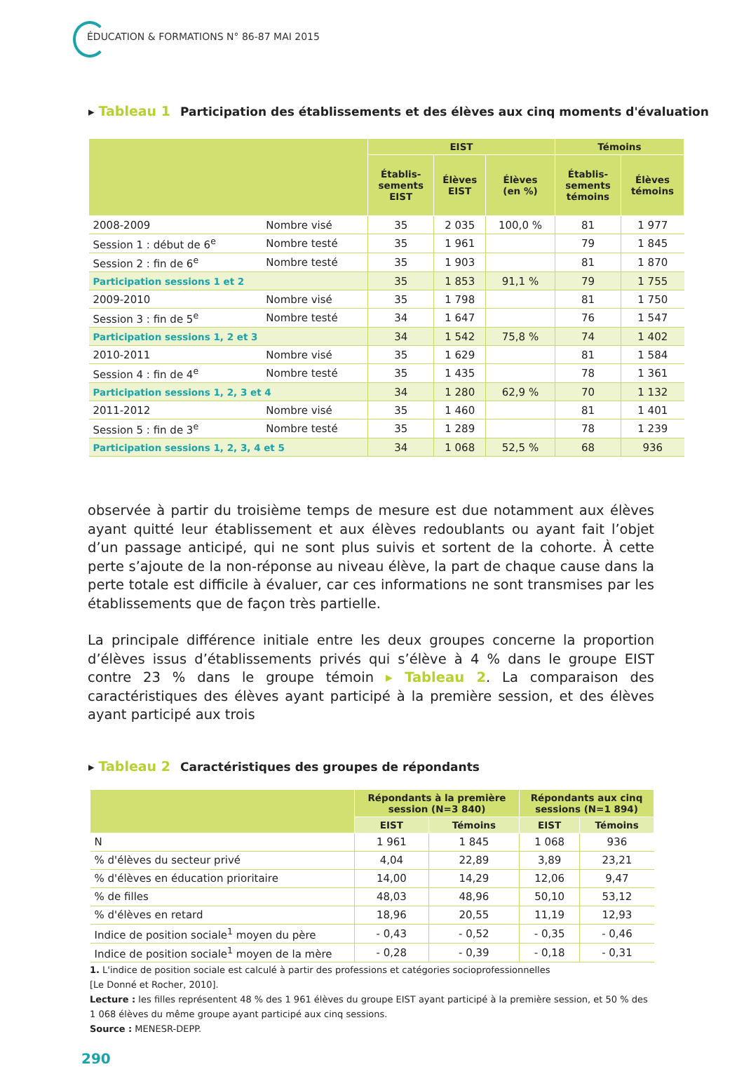ÉDUCATION & FORMATIONS N° 86-87 MAI 2015
▸ Tableau 1 Participation des établissements et des élèves aux cinq moments d'évaluation
| | | EIST | | | Témoins | |
| --- | --- | --- | --- | --- | --- | --- |
| | | Établis- sements EIST | Élèves EIST | Élèves (en %) | Établis- sements témoins | Élèves témoins |
| 2008-2009 | Nombre visé | 35 | 2 035 | 100,0 % | 81 | 1 977 |
| Session 1 : début de 6<sup>e</sup> | Nombre testé | 35 | 1 961 | | 79 | 1 845 |
| Session 2 : fin de 6<sup>e</sup> | Nombre testé | 35 | 1 903 | | 81 | 1 870 |
| Participation sessions 1 et 2 | | 35 | 1 853 | 91,1 % | 79 | 1 755 |
| 2009-2010 | Nombre visé | 35 | 1 798 | | 81 | 1 750 |
| Session 3 : fin de 5<sup>e</sup> | Nombre testé | 34 | 1 647 | | 76 | 1 547 |
| Participation sessions 1, 2 et 3 | | 34 | 1 542 | 75,8 % | 74 | 1 402 |
| 2010-2011 | Nombre visé | 35 | 1 629 | | 81 | 1 584 |
| Session 4 : fin de 4<sup>e</sup> | Nombre testé | 35 | 1 435 | | 78 | 1 361 |
| Participation sessions 1, 2, 3 et 4 | | 34 | 1 280 | 62,9 % | 70 | 1 132 |
| 2011-2012 | Nombre visé | 35 | 1 460 | | 81 | 1 401 |
| Session 5 : fin de 3<sup>e</sup> | Nombre testé | 35 | 1 289 | | 78 | 1 239 |
| Participation sessions 1, 2, 3, 4 et 5 | | 34 | 1 068 | 52,5 % | 68 | 936 |
observée à partir du troisième temps de mesure est due notamment aux élèves ayant quitté leur établissement et aux élèves redoublants ou ayant fait l’objet d’un passage anticipé, qui ne sont plus suivis et sortent de la cohorte. À cette perte s’ajoute de la non-réponse au niveau élève, la part de chaque cause dans la perte totale est difficile à évaluer, car ces informations ne sont transmises par les établissements que de façon très partielle.
La principale différence initiale entre les deux groupes concerne la proportion d’élèves issus d’établissements privés qui s’élève à 4 % dans le groupe EIST contre 23 % dans le groupe témoin ▸ Tableau 2. La comparaison des caractéristiques des élèves ayant participé à la première session, et des élèves ayant participé aux trois
▸ Tableau 2 Caractéristiques des groupes de répondants
| | Répondants à la première session (N=3 840) | | Répondants aux cinq sessions (N=1 894) | |
| --- | --- | --- | --- | --- |
| | EIST | Témoins | EIST | Témoins |
| N | 1 961 | 1 845 | 1 068 | 936 |
| % d'élèves du secteur privé | 4,04 | 22,89 | 3,89 | 23,21 |
| % d'élèves en éducation prioritaire | 14,00 | 14,29 | 12,06 | 9,47 |
| % de filles | 48,03 | 48,96 | 50,10 | 53,12 |
| % d'élèves en retard | 18,96 | 20,55 | 11,19 | 12,93 |
| Indice de position sociale<sup>1</sup> moyen du père | - 0,43 | - 0,52 | - 0,35 | - 0,46 |
| Indice de position sociale<sup>1</sup> moyen de la mère | - 0,28 | - 0,39 | - 0,18 | - 0,31 |
1. L'indice de position sociale est calculé à partir des professions et catégories socioprofessionnelles
[Le Donné et Rocher, 2010].
Lecture : les filles représentent 48 % des 1 961 élèves du groupe EIST ayant participé à la première session, et 50 % des 1 068 élèves du même groupe ayant participé aux cinq sessions.
Source : MENESR-DEPP.
290